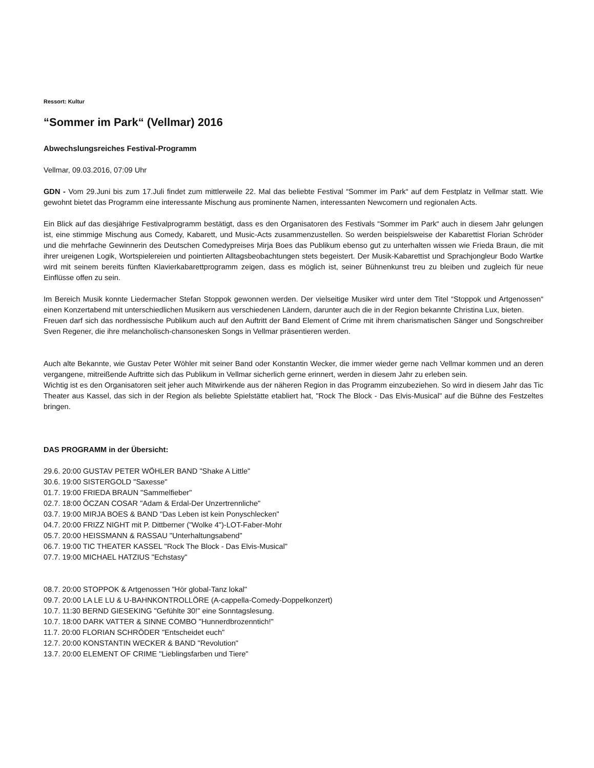Ressort: Kultur
“Sommer im Park“ (Vellmar) 2016
Abwechslungsreiches Festival-Programm
Vellmar, 09.03.2016, 07:09 Uhr
GDN - Vom 29.Juni bis zum 17.Juli findet zum mittlerweile 22. Mal das beliebte Festival “Sommer im Park“ auf dem Festplatz in Vellmar statt. Wie gewohnt bietet das Programm eine interessante Mischung aus prominente Namen, interessanten Newcomern und regionalen Acts.
Ein Blick auf das diesjährige Festivalprogramm bestätigt, dass es den Organisatoren des Festivals “Sommer im Park“ auch in diesem Jahr gelungen ist, eine stimmige Mischung aus Comedy, Kabarett, und Music-Acts zusammenzustellen. So werden beispielsweise der Kabarettist Florian Schröder und die mehrfache Gewinnerin des Deutschen Comedypreises Mirja Boes das Publikum ebenso gut zu unterhalten wissen wie Frieda Braun, die mit ihrer ureigenen Logik, Wortspielereien und pointierten Alltagsbeobachtungen stets begeistert. Der Musik-Kabarettist und Sprachjongleur Bodo Wartke wird mit seinem bereits fünften Klavierkabarettprogramm zeigen, dass es möglich ist, seiner Bühnenkunst treu zu bleiben und zugleich für neue Einflüsse offen zu sein.
Im Bereich Musik konnte Liedermacher Stefan Stoppok gewonnen werden. Der vielseitige Musiker wird unter dem Titel “Stoppok und Artgenossen“ einen Konzertabend mit unterschiedlichen Musikern aus verschiedenen Ländern, darunter auch die in der Region bekannte Christina Lux, bieten.
Freuen darf sich das nordhessische Publikum auch auf den Auftritt der Band Element of Crime mit ihrem charismatischen Sänger und Songschreiber Sven Regener, die ihre melancholisch-chansonesken Songs in Vellmar präsentieren werden.
Auch alte Bekannte, wie Gustav Peter Wöhler mit seiner Band oder Konstantin Wecker, die immer wieder gerne nach Vellmar kommen und an deren vergangene, mitreißende Auftritte sich das Publikum in Vellmar sicherlich gerne erinnert, werden in diesem Jahr zu erleben sein.
Wichtig ist es den Organisatoren seit jeher auch Mitwirkende aus der näheren Region in das Programm einzubeziehen. So wird in diesem Jahr das Tic Theater aus Kassel, das sich in der Region als beliebte Spielstätte etabliert hat, "Rock The Block - Das Elvis-Musical" auf die Bühne des Festzeltes bringen.
DAS PROGRAMM in der Übersicht:
29.6. 20:00 GUSTAV PETER WÖHLER BAND "Shake A Little"
30.6. 19:00 SISTERGOLD "Saxesse"
01.7. 19:00 FRIEDA BRAUN "Sammelfieber"
02.7. 18:00 ÖCZAN COSAR "Adam & Erdal-Der Unzertrennliche"
03.7. 19:00 MIRJA BOES & BAND "Das Leben ist kein Ponyschlecken"
04.7. 20:00 FRIZZ NIGHT mit P. Dittberner ("Wolke 4")-LOT-Faber-Mohr
05.7. 20:00 HEISSMANN & RASSAU "Unterhaltungsabend"
06.7. 19:00 TIC THEATER KASSEL "Rock The Block - Das Elvis-Musical"
07.7. 19:00 MICHAEL HATZIUS "Echstasy"
08.7. 20:00 STOPPOK & Artgenossen "Hör global-Tanz lokal"
09.7. 20:00 LA LE LU & U-BAHNKONTROLLÖRE (A-cappella-Comedy-Doppelkonzert)
10.7. 11:30 BERND GIESEKING "Gefühlte 30!" eine Sonntagslesung.
10.7. 18:00 DARK VATTER & SINNE COMBO "Hunnerdbrozenntich!"
11.7. 20:00 FLORIAN SCHRÖDER "Entscheidet euch"
12.7. 20:00 KONSTANTIN WECKER & BAND "Revolution"
13.7. 20:00 ELEMENT OF CRIME "Lieblingsfarben und Tiere"